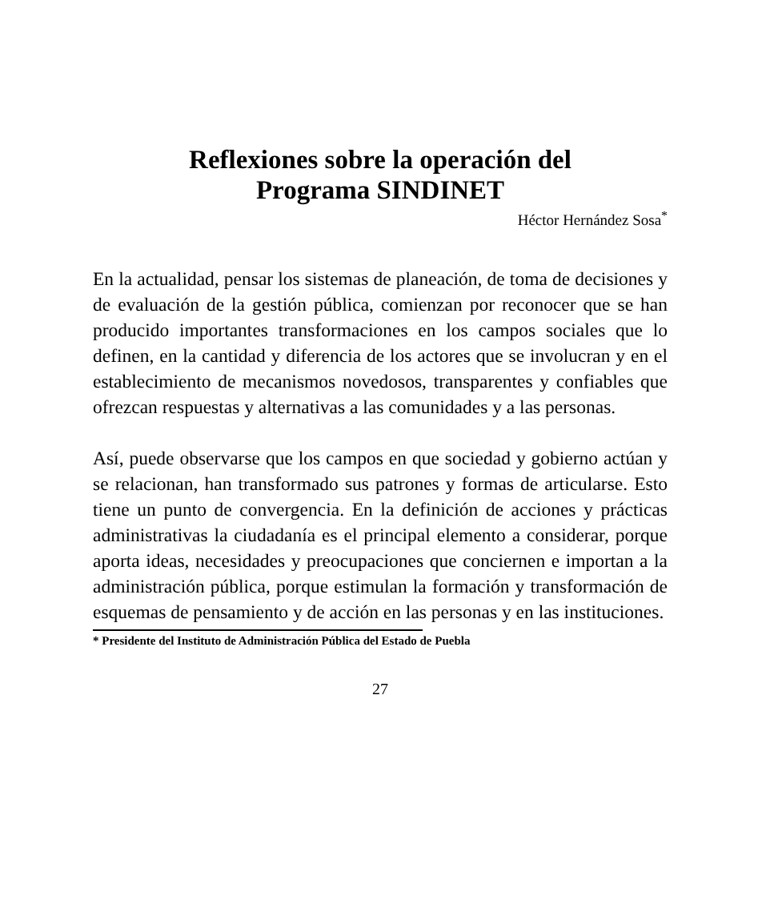Reflexiones sobre la operación del
Programa SINDINET
Héctor Hernández Sosa<sup>*</sup>
En la actualidad, pensar los sistemas de planeación, de toma de decisiones y de evaluación de la gestión pública, comienzan por reconocer que se han producido importantes transformaciones en los campos sociales que lo definen, en la cantidad y diferencia de los actores que se involucran y en el establecimiento de mecanismos novedosos, transparentes y confiables que ofrezcan respuestas y alternativas a las comunidades y a las personas.
Así, puede observarse que los campos en que sociedad y gobierno actúan y se relacionan, han transformado sus patrones y formas de articularse. Esto tiene un punto de convergencia. En la definición de acciones y prácticas administrativas la ciudadanía es el principal elemento a considerar, porque aporta ideas, necesidades y preocupaciones que conciernen e importan a la administración pública, porque estimulan la formación y transformación de esquemas de pensamiento y de acción en las personas y en las instituciones.
* Presidente del Instituto de Administración Pública del Estado de Puebla
27